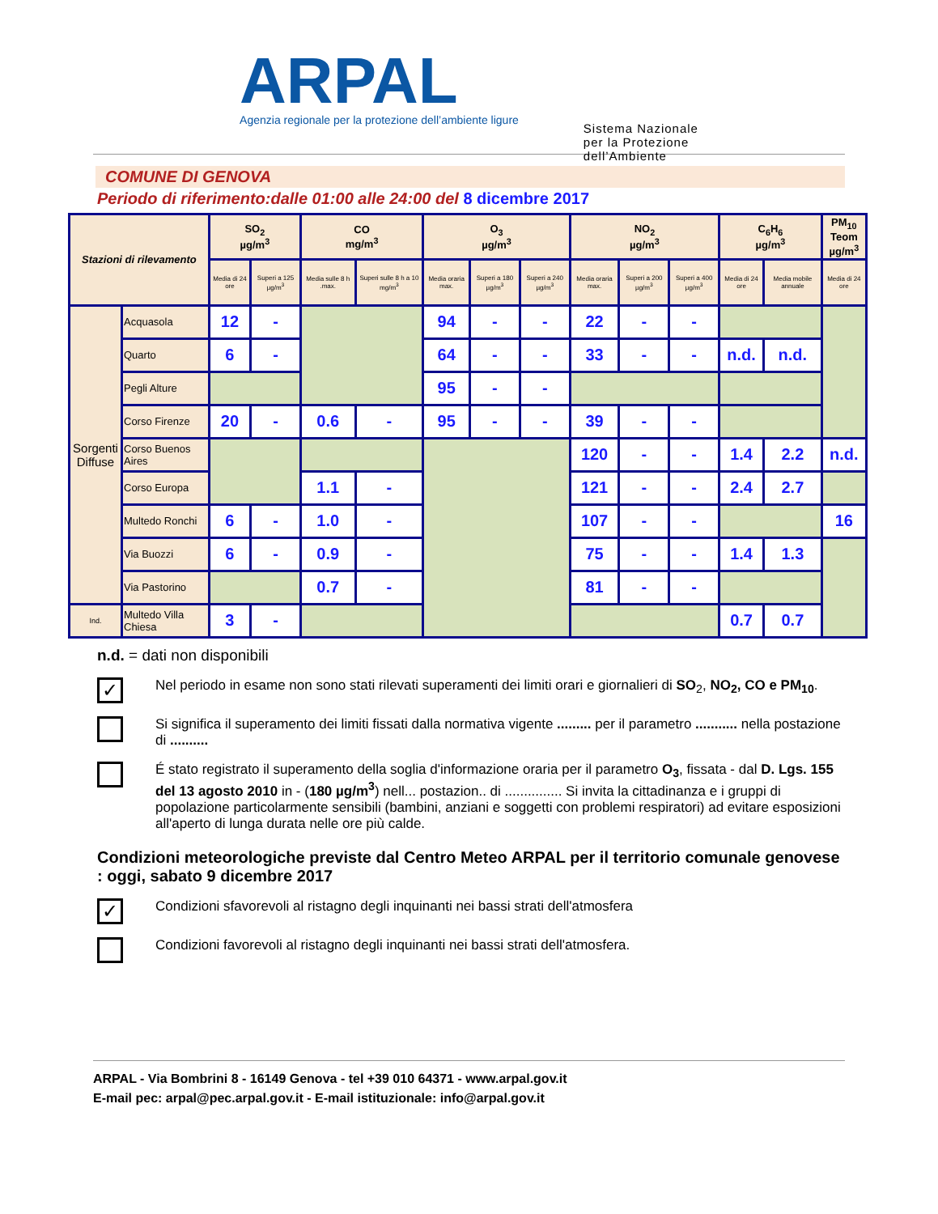ARPAL
Agenzia regionale per la protezione dell’ambiente ligure
Sistema Nazionale
per la Protezione
dell’Ambiente
COMUNE DI GENOVA
Periodo di riferimento:dalle 01:00 alle 24:00 del 8 dicembre 2017
| Stazioni di rilevamento | | SO<sub>2</sub> µg/m<sup>3</sup> | | CO mg/m<sup>3</sup> | | O<sub>3</sub> µg/m<sup>3</sup> | | | NO<sub>2</sub> µg/m<sup>3</sup> | | | C<sub>6</sub>H<sub>6</sub> µg/m<sup>3</sup> | | PM<sub>10</sub> Teom µg/m<sup>3</sup> |
| --- | --- | --- | --- | --- | --- | --- | --- | --- | --- | --- | --- | --- | --- | --- |
| | | Media di 24 ore | Superi a 125 µg/m<sup>3</sup> | Media sulle 8 h .max. | Superi sulle 8 h a 10 mg/m<sup>3</sup> | Media oraria max. | Superi a 180 µg/m<sup>3</sup> | Superi a 240 µg/m<sup>3</sup> | Media oraria max. | Superi a 200 µg/m<sup>3</sup> | Superi a 400 µg/m<sup>3</sup> | Media di 24 ore | Media mobile annuale | Media di 24 ore |
| Sorgenti Diffuse | Acquasola | 12 | - | | | 94 | - | - | 22 | - | - | | | |
| | Quarto | 6 | - | | | 64 | - | - | 33 | - | - | n.d. | n.d. | |
| | Pegli Alture | | | | | 95 | - | - | | | | | | |
| | Corso Firenze | 20 | - | 0.6 | - | 95 | - | - | 39 | - | - | | | |
| | Corso Buenos Aires | | | | | | | | 120 | - | - | 1.4 | 2.2 | n.d. |
| | Corso Europa | | | 1.1 | - | | | | 121 | - | - | 2.4 | 2.7 | |
| | Multedo Ronchi | 6 | - | 1.0 | - | | | | 107 | - | - | | | 16 |
| | Via Buozzi | 6 | - | 0.9 | - | | | | 75 | - | - | 1.4 | 1.3 | |
| | Via Pastorino | | | 0.7 | - | | | | 81 | - | - | | | |
| Ind. | Multedo Villa Chiesa | 3 | - | | | | | | | | | 0.7 | 0.7 | |
n.d. = dati non disponibili
✓
Nel periodo in esame non sono stati rilevati superamenti dei limiti orari e giornalieri di SO<sub>2</sub>, NO<sub>2</sub>, CO e PM<sub>10</sub>.
Si significa il superamento dei limiti fissati dalla normativa vigente ......... per il parametro ........... nella postazione di ..........
É stato registrato il superamento della soglia d'informazione oraria per il parametro O<sub>3</sub>, fissata - dal D. Lgs. 155 del 13 agosto 2010 in - (180 µg/m<sup>3</sup>) nell... postazion.. di ............... Si invita la cittadinanza e i gruppi di popolazione particolarmente sensibili (bambini, anziani e soggetti con problemi respiratori) ad evitare esposizioni all'aperto di lunga durata nelle ore più calde.
Condizioni meteorologiche previste dal Centro Meteo ARPAL per il territorio comunale genovese : oggi, sabato 9 dicembre 2017
✓
Condizioni sfavorevoli al ristagno degli inquinanti nei bassi strati dell'atmosfera
Condizioni favorevoli al ristagno degli inquinanti nei bassi strati dell'atmosfera.
ARPAL - Via Bombrini 8 - 16149 Genova - tel +39 010 64371 - www.arpal.gov.it
E-mail pec: arpal@pec.arpal.gov.it - E-mail istituzionale: info@arpal.gov.it